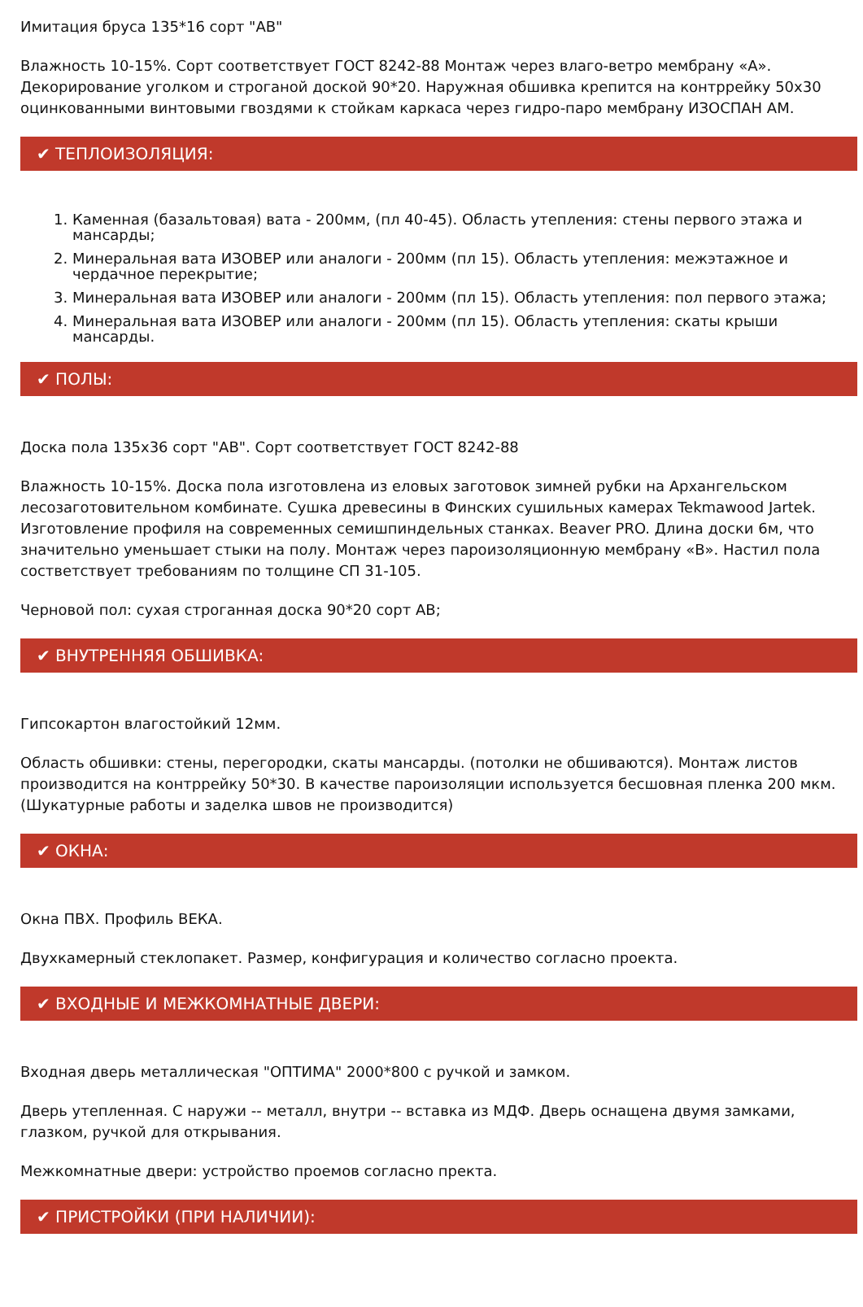Имитация бруса 135*16 сорт "АВ"
Влажность 10-15%. Сорт соответствует ГОСТ 8242-88 Монтаж через влаго-ветро мембрану «А». Декорирование уголком и строганой доской 90*20. Наружная обшивка крепится на контррейку 50х30 оцинкованными винтовыми гвоздями к стойкам каркаса через гидро-паро мембрану ИЗОСПАН АМ.
✔ ТЕПЛОИЗОЛЯЦИЯ:
1. Каменная (базальтовая) вата - 200мм, (пл 40-45). Область утепления: стены первого этажа и мансарды;
2. Минеральная вата ИЗОВЕР или аналоги - 200мм (пл 15). Область утепления: межэтажное и чердачное перекрытие;
3. Минеральная вата ИЗОВЕР или аналоги - 200мм (пл 15). Область утепления: пол первого этажа;
4. Минеральная вата ИЗОВЕР или аналоги - 200мм (пл 15). Область утепления: скаты крыши мансарды.
✔ ПОЛЫ:
Доска пола 135х36 сорт "АВ". Сорт соответствует ГОСТ 8242-88
Влажность 10-15%. Доска пола изготовлена из еловых заготовок зимней рубки на Архангельском лесозаготовительном комбинате. Сушка древесины в Финских сушильных камерах Tekmawood Jartek. Изготовление профиля на современных семишпиндельных станках. Beaver PRO. Длина доски 6м, что значительно уменьшает стыки на полу. Монтаж через пароизоляционную мембрану «В». Настил пола состветствует требованиям по толщине СП 31-105.
Черновой пол: сухая строганная доска 90*20 сорт АВ;
✔ ВНУТРЕННЯЯ ОБШИВКА:
Гипсокартон влагостойкий 12мм.
Область обшивки: стены, перегородки, скаты мансарды. (потолки не обшиваются). Монтаж листов производится на контррейку 50*30. В качестве пароизоляции используется бесшовная пленка 200 мкм. (Шукатурные работы и заделка швов не производится)
✔ ОКНА:
Окна ПВХ. Профиль ВЕКА.
Двухкамерный стеклопакет. Размер, конфигурация и количество согласно проекта.
✔ ВХОДНЫЕ И МЕЖКОМНАТНЫЕ ДВЕРИ:
Входная дверь металлическая "ОПТИМА" 2000*800 с ручкой и замком.
Дверь утепленная. С наружи -- металл, внутри -- вставка из МДФ. Дверь оснащена двумя замками, глазком, ручкой для открывания.
Межкомнатные двери: устройство проемов согласно пректа.
✔ ПРИСТРОЙКИ (ПРИ НАЛИЧИИ):